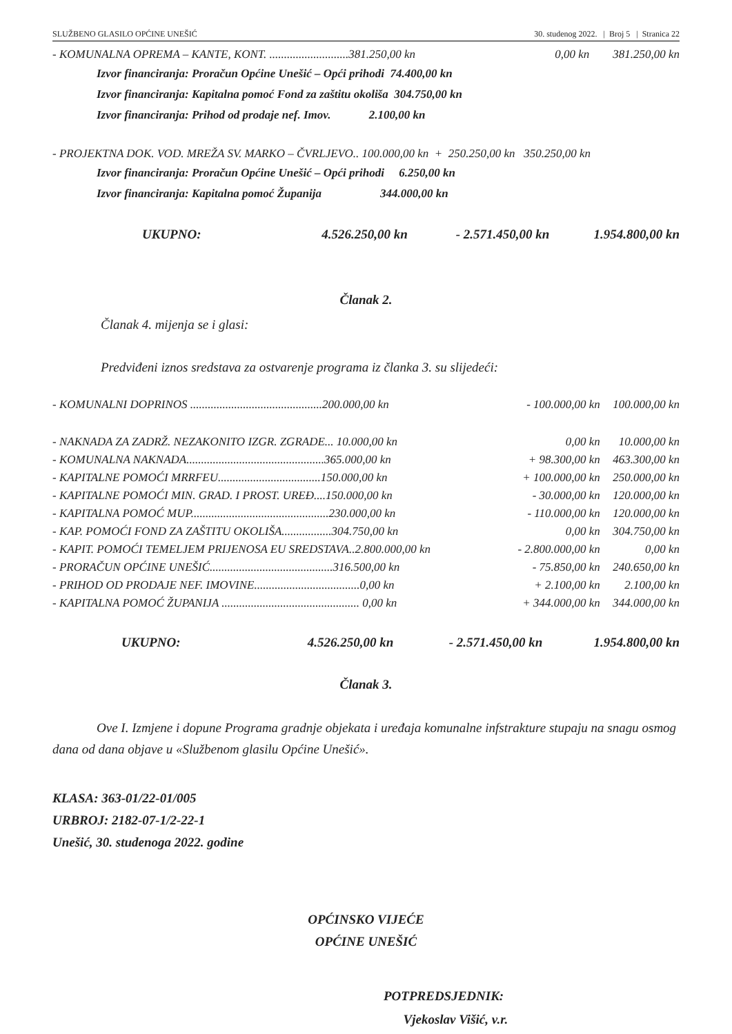SLUŽBENO GLASILO OPĆINE UNEŠIĆ 30. studenog 2022. | Broj 5 | Stranica 22
| - KOMUNALNA OPREMA – KANTE, KONT. ...........................381.250,00 kn | 0,00 kn | 381.250,00 kn |
Izvor financiranja: Proračun Općine Unešić – Opći prihodi 74.400,00 kn
Izvor financiranja: Kapitalna pomoć Fond za zaštitu okoliša 304.750,00 kn
Izvor financiranja: Prihod od prodaje nef. Imov. 2.100,00 kn
| - PROJEKTNA DOK. VOD. MREŽA SV. MARKO – ČVRLJEVO.. 100.000,00 kn + 250.250,00 kn 350.250,00 kn |
Izvor financiranja: Proračun Općine Unešić – Opći prihodi 6.250,00 kn
Izvor financiranja: Kapitalna pomoć Županija 344.000,00 kn
| UKUPNO: | 4.526.250,00 kn | - 2.571.450,00 kn | 1.954.800,00 kn |
Članak 2.
Članak 4. mijenja se i glasi:
Predviđeni iznos sredstava za ostvarenje programa iz članka 3. su slijedeći:
| - KOMUNALNI DOPRINOS .............................................200.000,00 kn | - 100.000,00 kn | 100.000,00 kn |
| - NAKNADA ZA ZADRŽ. NEZAKONITO IZGR. ZGRADE... 10.000,00 kn | 0,00 kn | 10.000,00 kn |
| - KOMUNALNA NAKNADA...............................................365.000,00 kn | + 98.300,00 kn | 463.300,00 kn |
| - KAPITALNE POMOĆI MRRFEU...................................150.000,00 kn | + 100.000,00 kn | 250.000,00 kn |
| - KAPITALNE POMOĆI MIN. GRAD. I PROST. UREĐ....150.000,00 kn | - 30.000,00 kn | 120.000,00 kn |
| - KAPITALNA POMOĆ MUP...............................................230.000,00 kn | - 110.000,00 kn | 120.000,00 kn |
| - KAP. POMOĆI FOND ZA ZAŠTITU OKOLIŠA.................304.750,00 kn | 0,00 kn | 304.750,00 kn |
| - KAPIT. POMOĆI TEMELJEM PRIJENOSA EU SREDSTAVA..2.800.000,00 kn | - 2.800.000,00 kn | 0,00 kn |
| - PRORAČUN OPĆINE UNEŠIĆ..........................................316.500,00 kn | - 75.850,00 kn | 240.650,00 kn |
| - PRIHOD OD PRODAJE NEF. IMOVINE....................................0,00 kn | + 2.100,00 kn | 2.100,00 kn |
| - KAPITALNA POMOĆ ŽUPANIJA ............................................... 0,00 kn | + 344.000,00 kn | 344.000,00 kn |
| UKUPNO: | 4.526.250,00 kn | - 2.571.450,00 kn | 1.954.800,00 kn |
Članak 3.
Ove I. Izmjene i dopune Programa gradnje objekata i uređaja komunalne infstrakture stupaju na snagu osmog dana od dana objave u «Službenom glasilu Općine Unešić».
KLASA: 363-01/22-01/005
URBROJ: 2182-07-1/2-22-1
Unešić, 30. studenoga 2022. godine
OPĆINSKO VIJEĆE
OPĆINE UNEŠIĆ
POTPREDSJEDNIK:
Vjekoslav Višić, v.r.